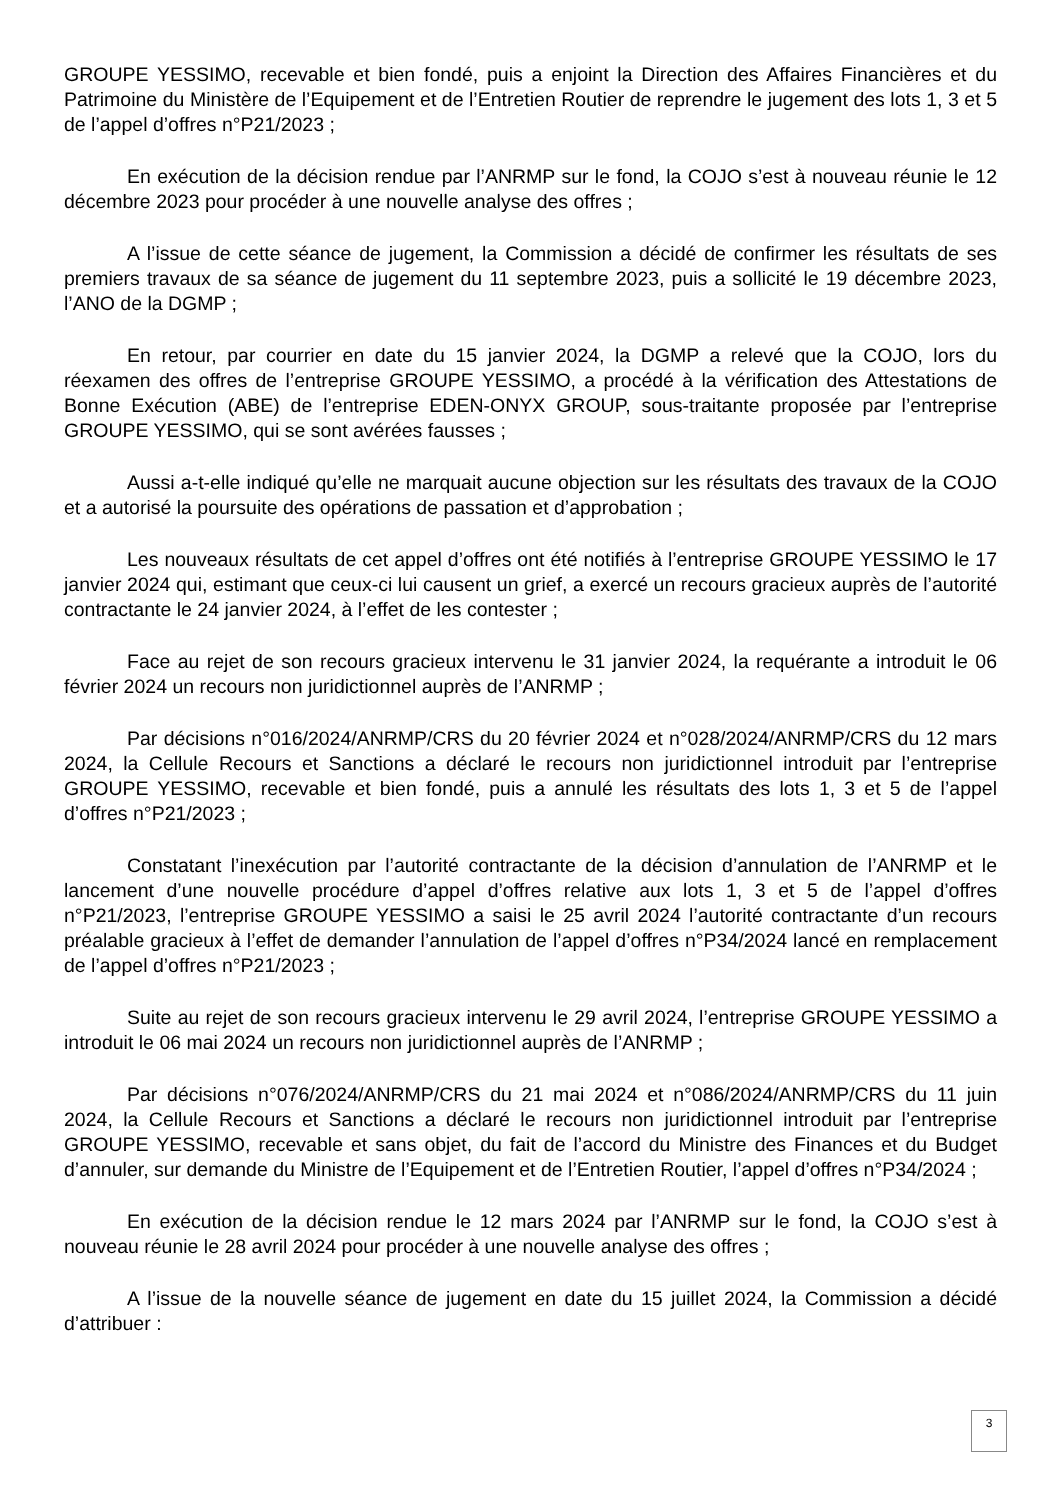GROUPE YESSIMO, recevable et bien fondé, puis a enjoint la Direction des Affaires Financières et du Patrimoine du Ministère de l’Equipement et de l’Entretien Routier de reprendre le jugement des lots 1, 3 et 5 de l’appel d’offres n°P21/2023 ;
En exécution de la décision rendue par l’ANRMP sur le fond, la COJO s’est à nouveau réunie le 12 décembre 2023 pour procéder à une nouvelle analyse des offres ;
A l’issue de cette séance de jugement, la Commission a décidé de confirmer les résultats de ses premiers travaux de sa séance de jugement du 11 septembre 2023, puis a sollicité le 19 décembre 2023, l’ANO de la DGMP ;
En retour, par courrier en date du 15 janvier 2024, la DGMP a relevé que la COJO, lors du réexamen des offres de l’entreprise GROUPE YESSIMO, a procédé à la vérification des Attestations de Bonne Exécution (ABE) de l’entreprise EDEN-ONYX GROUP, sous-traitante proposée par l’entreprise GROUPE YESSIMO, qui se sont avérées fausses ;
Aussi a-t-elle indiqué qu’elle ne marquait aucune objection sur les résultats des travaux de la COJO et a autorisé la poursuite des opérations de passation et d’approbation ;
Les nouveaux résultats de cet appel d’offres ont été notifiés à l’entreprise GROUPE YESSIMO le 17 janvier 2024 qui, estimant que ceux-ci lui causent un grief, a exercé un recours gracieux auprès de l’autorité contractante le 24 janvier 2024, à l’effet de les contester ;
Face au rejet de son recours gracieux intervenu le 31 janvier 2024, la requérante a introduit le 06 février 2024 un recours non juridictionnel auprès de l’ANRMP ;
Par décisions n°016/2024/ANRMP/CRS du 20 février 2024 et n°028/2024/ANRMP/CRS du 12 mars 2024, la Cellule Recours et Sanctions a déclaré le recours non juridictionnel introduit par l’entreprise GROUPE YESSIMO, recevable et bien fondé, puis a annulé les résultats des lots 1, 3 et 5 de l’appel d’offres n°P21/2023 ;
Constatant l’inexécution par l’autorité contractante de la décision d’annulation de l’ANRMP et le lancement d’une nouvelle procédure d’appel d’offres relative aux lots 1, 3 et 5 de l’appel d’offres n°P21/2023, l’entreprise GROUPE YESSIMO a saisi le 25 avril 2024 l’autorité contractante d’un recours préalable gracieux à l’effet de demander l’annulation de l’appel d’offres n°P34/2024 lancé en remplacement de l’appel d’offres n°P21/2023 ;
Suite au rejet de son recours gracieux intervenu le 29 avril 2024, l’entreprise GROUPE YESSIMO a introduit le 06 mai 2024 un recours non juridictionnel auprès de l’ANRMP ;
Par décisions n°076/2024/ANRMP/CRS du 21 mai 2024 et n°086/2024/ANRMP/CRS du 11 juin 2024, la Cellule Recours et Sanctions a déclaré le recours non juridictionnel introduit par l’entreprise GROUPE YESSIMO, recevable et sans objet, du fait de l’accord du Ministre des Finances et du Budget d’annuler, sur demande du Ministre de l’Equipement et de l’Entretien Routier, l’appel d’offres n°P34/2024 ;
En exécution de la décision rendue le 12 mars 2024 par l’ANRMP sur le fond, la COJO s’est à nouveau réunie le 28 avril 2024 pour procéder à une nouvelle analyse des offres ;
A l’issue de la nouvelle séance de jugement en date du 15 juillet 2024, la Commission a décidé d’attribuer :
3